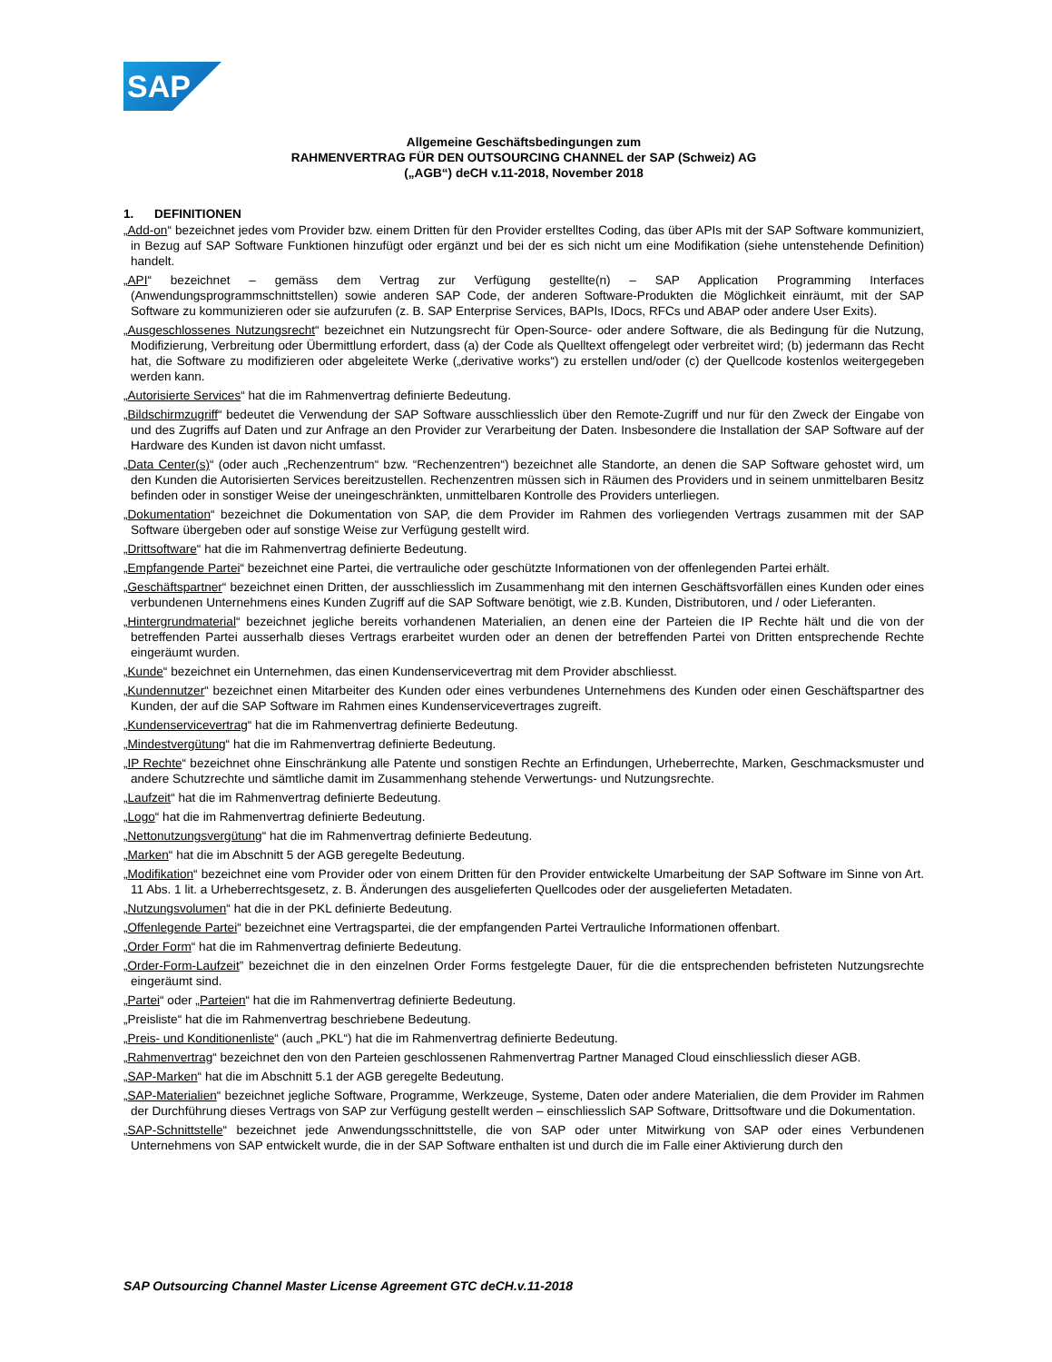SAP
Allgemeine Geschäftsbedingungen zum
RAHMENVERTRAG FÜR DEN OUTSOURCING CHANNEL der SAP (Schweiz) AG
(„AGB“) deCH v.11-2018, November 2018
1. DEFINITIONEN
„Add-on“ bezeichnet jedes vom Provider bzw. einem Dritten für den Provider erstelltes Coding, das über APIs mit der SAP Software kommuniziert, in Bezug auf SAP Software Funktionen hinzufügt oder ergänzt und bei der es sich nicht um eine Modifikation (siehe untenstehende Definition) handelt.
„API“ bezeichnet – gemäss dem Vertrag zur Verfügung gestellte(n) – SAP Application Programming Interfaces (Anwendungsprogrammschnittstellen) sowie anderen SAP Code, der anderen Software-Produkten die Möglichkeit einräumt, mit der SAP Software zu kommunizieren oder sie aufzurufen (z. B. SAP Enterprise Services, BAPIs, IDocs, RFCs und ABAP oder andere User Exits).
„Ausgeschlossenes Nutzungsrecht“ bezeichnet ein Nutzungsrecht für Open-Source- oder andere Software, die als Bedingung für die Nutzung, Modifizierung, Verbreitung oder Übermittlung erfordert, dass (a) der Code als Quelltext offengelegt oder verbreitet wird; (b) jedermann das Recht hat, die Software zu modifizieren oder abgeleitete Werke („derivative works“) zu erstellen und/oder (c) der Quellcode kostenlos weitergegeben werden kann.
„Autorisierte Services“ hat die im Rahmenvertrag definierte Bedeutung.
„Bildschirmzugriff“ bedeutet die Verwendung der SAP Software ausschliesslich über den Remote-Zugriff und nur für den Zweck der Eingabe von und des Zugriffs auf Daten und zur Anfrage an den Provider zur Verarbeitung der Daten. Insbesondere die Installation der SAP Software auf der Hardware des Kunden ist davon nicht umfasst.
„Data Center(s)“ (oder auch „Rechenzentrum“ bzw. “Rechenzentren“) bezeichnet alle Standorte, an denen die SAP Software gehostet wird, um den Kunden die Autorisierten Services bereitzustellen. Rechenzentren müssen sich in Räumen des Providers und in seinem unmittelbaren Besitz befinden oder in sonstiger Weise der uneingeschränkten, unmittelbaren Kontrolle des Providers unterliegen.
„Dokumentation“ bezeichnet die Dokumentation von SAP, die dem Provider im Rahmen des vorliegenden Vertrags zusammen mit der SAP Software übergeben oder auf sonstige Weise zur Verfügung gestellt wird.
„Drittsoftware“ hat die im Rahmenvertrag definierte Bedeutung.
„Empfangende Partei“ bezeichnet eine Partei, die vertrauliche oder geschützte Informationen von der offenlegenden Partei erhält.
„Geschäftspartner“ bezeichnet einen Dritten, der ausschliesslich im Zusammenhang mit den internen Geschäftsvorfällen eines Kunden oder eines verbundenen Unternehmens eines Kunden Zugriff auf die SAP Software benötigt, wie z.B. Kunden, Distributoren, und / oder Lieferanten.
„Hintergrundmaterial“ bezeichnet jegliche bereits vorhandenen Materialien, an denen eine der Parteien die IP Rechte hält und die von der betreffenden Partei ausserhalb dieses Vertrags erarbeitet wurden oder an denen der betreffenden Partei von Dritten entsprechende Rechte eingeräumt wurden.
„Kunde“ bezeichnet ein Unternehmen, das einen Kundenservicevertrag mit dem Provider abschliesst.
„Kundennutzer“ bezeichnet einen Mitarbeiter des Kunden oder eines verbundenes Unternehmens des Kunden oder einen Geschäftspartner des Kunden, der auf die SAP Software im Rahmen eines Kundenservicevertrages zugreift.
„Kundenservicevertrag“ hat die im Rahmenvertrag definierte Bedeutung.
„Mindestvergütung“ hat die im Rahmenvertrag definierte Bedeutung.
„IP Rechte“ bezeichnet ohne Einschränkung alle Patente und sonstigen Rechte an Erfindungen, Urheberrechte, Marken, Geschmacksmuster und andere Schutzrechte und sämtliche damit im Zusammenhang stehende Verwertungs- und Nutzungsrechte.
„Laufzeit“ hat die im Rahmenvertrag definierte Bedeutung.
„Logo“ hat die im Rahmenvertrag definierte Bedeutung.
„Nettonutzungsvergütung“ hat die im Rahmenvertrag definierte Bedeutung.
„Marken“ hat die im Abschnitt 5 der AGB geregelte Bedeutung.
„Modifikation“ bezeichnet eine vom Provider oder von einem Dritten für den Provider entwickelte Umarbeitung der SAP Software im Sinne von Art. 11 Abs. 1 lit. a Urheberrechtsgesetz, z. B. Änderungen des ausgelieferten Quellcodes oder der ausgelieferten Metadaten.
„Nutzungsvolumen“ hat die in der PKL definierte Bedeutung.
„Offenlegende Partei“ bezeichnet eine Vertragspartei, die der empfangenden Partei Vertrauliche Informationen offenbart.
„Order Form“ hat die im Rahmenvertrag definierte Bedeutung.
„Order-Form-Laufzeit” bezeichnet die in den einzelnen Order Forms festgelegte Dauer, für die die entsprechenden befristeten Nutzungsrechte eingeräumt sind.
„Partei“ oder „Parteien“ hat die im Rahmenvertrag definierte Bedeutung.
„Preisliste“ hat die im Rahmenvertrag beschriebene Bedeutung.
„Preis- und Konditionenliste“ (auch „PKL“) hat die im Rahmenvertrag definierte Bedeutung.
„Rahmenvertrag“ bezeichnet den von den Parteien geschlossenen Rahmenvertrag Partner Managed Cloud einschliesslich dieser AGB.
„SAP-Marken“ hat die im Abschnitt 5.1 der AGB geregelte Bedeutung.
„SAP-Materialien“ bezeichnet jegliche Software, Programme, Werkzeuge, Systeme, Daten oder andere Materialien, die dem Provider im Rahmen der Durchführung dieses Vertrags von SAP zur Verfügung gestellt werden – einschliesslich SAP Software, Drittsoftware und die Dokumentation.
„SAP-Schnittstelle“ bezeichnet jede Anwendungsschnittstelle, die von SAP oder unter Mitwirkung von SAP oder eines Verbundenen Unternehmens von SAP entwickelt wurde, die in der SAP Software enthalten ist und durch die im Falle einer Aktivierung durch den
SAP Outsourcing Channel Master License Agreement GTC deCH.v.11-2018